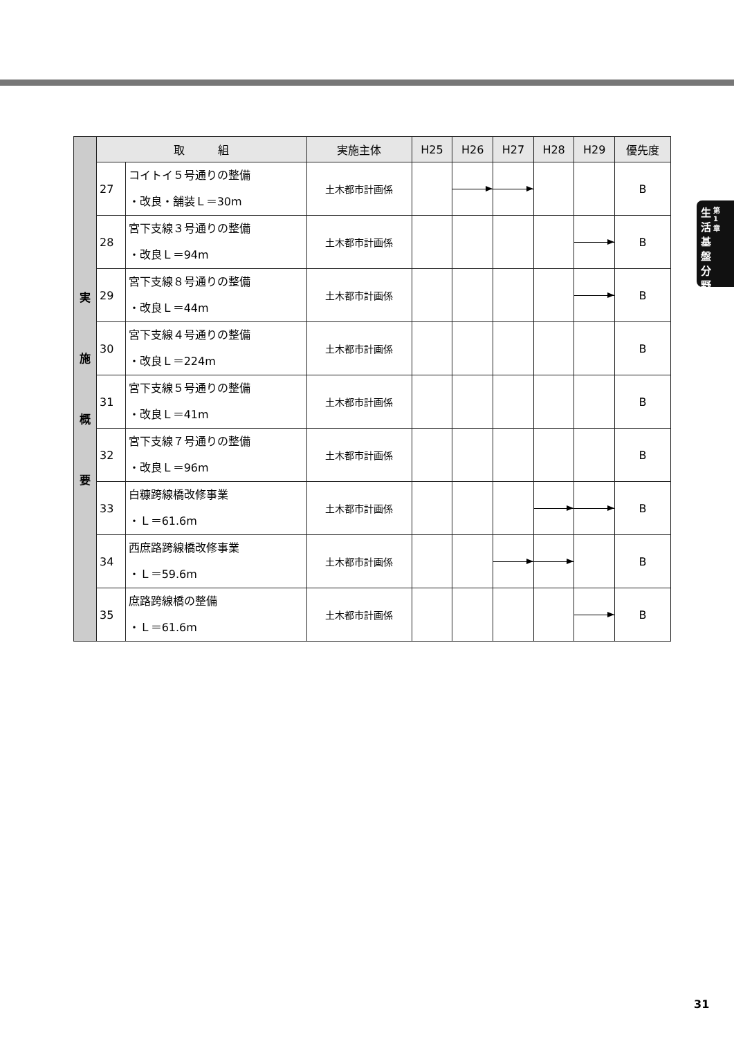生
活
基
盤
分
野
第
1
章
| 実 施 概 要 | 取 組 | | 実施主体 | H25 | H26 | H27 | H28 | H29 | 優先度 |
| | 27 | コイトイ５号通りの整備 ・改良・舗装Ｌ＝30m | 土木都市計画係 | | | | | | B |
| | 28 | 宮下支線３号通りの整備 ・改良Ｌ＝94m | 土木都市計画係 | | | | | | B |
| | 29 | 宮下支線８号通りの整備 ・改良Ｌ＝44m | 土木都市計画係 | | | | | | B |
| | 30 | 宮下支線４号通りの整備 ・改良Ｌ＝224m | 土木都市計画係 | | | | | | B |
| | 31 | 宮下支線５号通りの整備 ・改良Ｌ＝41m | 土木都市計画係 | | | | | | B |
| | 32 | 宮下支線７号通りの整備 ・改良Ｌ＝96m | 土木都市計画係 | | | | | | B |
| | 33 | 白糠跨線橋改修事業 ・Ｌ＝61.6m | 土木都市計画係 | | | | | | B |
| | 34 | 西庶路跨線橋改修事業 ・Ｌ＝59.6m | 土木都市計画係 | | | | | | B |
| | 35 | 庶路跨線橋の整備 ・Ｌ＝61.6m | 土木都市計画係 | | | | | | B |
31